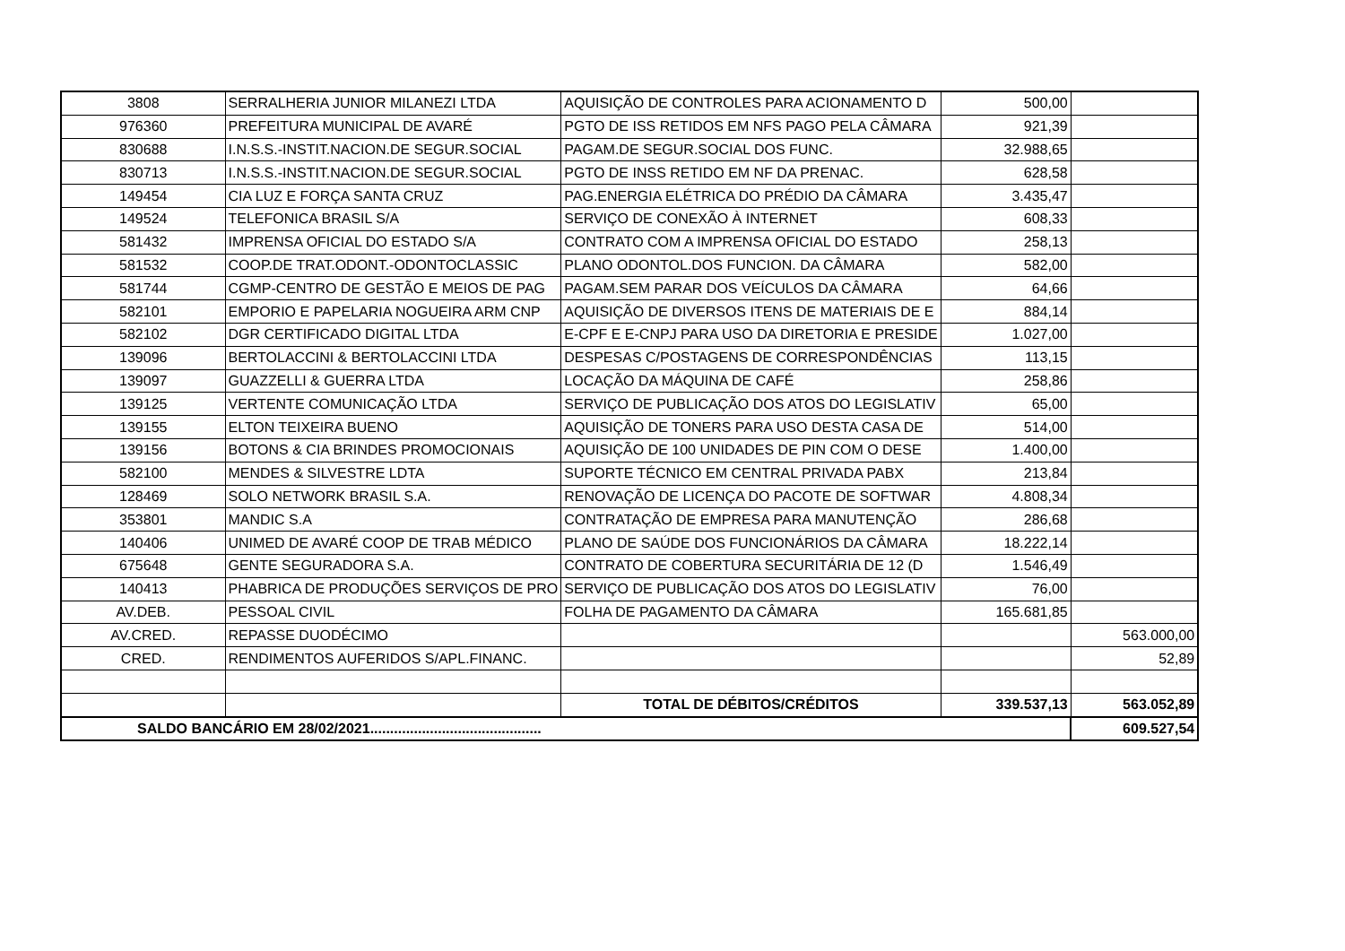| 3808 | SERRALHERIA JUNIOR MILANEZI LTDA | AQUISIÇÃO DE CONTROLES PARA ACIONAMENTO D | 500,00 | |
| 976360 | PREFEITURA MUNICIPAL DE AVARÉ | PGTO DE ISS RETIDOS EM NFS PAGO PELA CÂMARA | 921,39 | |
| 830688 | I.N.S.S.-INSTIT.NACION.DE SEGUR.SOCIAL | PAGAM.DE SEGUR.SOCIAL DOS FUNC. | 32.988,65 | |
| 830713 | I.N.S.S.-INSTIT.NACION.DE SEGUR.SOCIAL | PGTO DE INSS RETIDO EM NF DA PRENAC. | 628,58 | |
| 149454 | CIA LUZ E FORÇA SANTA CRUZ | PAG.ENERGIA ELÉTRICA DO PRÉDIO DA CÂMARA | 3.435,47 | |
| 149524 | TELEFONICA BRASIL S/A | SERVIÇO DE CONEXÃO À INTERNET | 608,33 | |
| 581432 | IMPRENSA OFICIAL DO ESTADO S/A | CONTRATO COM A IMPRENSA OFICIAL DO ESTADO | 258,13 | |
| 581532 | COOP.DE TRAT.ODONT.-ODONTOCLASSIC | PLANO ODONTOL.DOS FUNCION. DA CÂMARA | 582,00 | |
| 581744 | CGMP-CENTRO DE GESTÃO E MEIOS DE PAG | PAGAM.SEM PARAR DOS VEÍCULOS DA CÂMARA | 64,66 | |
| 582101 | EMPORIO E PAPELARIA NOGUEIRA ARM CNP | AQUISIÇÃO DE DIVERSOS ITENS DE MATERIAIS DE E | 884,14 | |
| 582102 | DGR CERTIFICADO DIGITAL LTDA | E-CPF E E-CNPJ PARA USO DA DIRETORIA E PRESIDE | 1.027,00 | |
| 139096 | BERTOLACCINI & BERTOLACCINI LTDA | DESPESAS C/POSTAGENS DE CORRESPONDÊNCIAS | 113,15 | |
| 139097 | GUAZZELLI & GUERRA LTDA | LOCAÇÃO DA MÁQUINA DE CAFÉ | 258,86 | |
| 139125 | VERTENTE COMUNICAÇÃO LTDA | SERVIÇO DE PUBLICAÇÃO DOS ATOS DO LEGISLATIV | 65,00 | |
| 139155 | ELTON TEIXEIRA BUENO | AQUISIÇÃO DE TONERS PARA USO DESTA CASA DE | 514,00 | |
| 139156 | BOTONS & CIA BRINDES PROMOCIONAIS | AQUISIÇÃO DE 100 UNIDADES DE PIN COM O DESE | 1.400,00 | |
| 582100 | MENDES & SILVESTRE LDTA | SUPORTE TÉCNICO EM CENTRAL PRIVADA PABX | 213,84 | |
| 128469 | SOLO NETWORK BRASIL S.A. | RENOVAÇÃO DE LICENÇA DO PACOTE DE SOFTWAR | 4.808,34 | |
| 353801 | MANDIC S.A | CONTRATAÇÃO DE EMPRESA PARA MANUTENÇÃO | 286,68 | |
| 140406 | UNIMED DE AVARÉ COOP DE TRAB MÉDICO | PLANO DE SAÚDE DOS FUNCIONÁRIOS DA CÂMARA | 18.222,14 | |
| 675648 | GENTE SEGURADORA S.A. | CONTRATO DE COBERTURA SECURITÁRIA DE 12 (D | 1.546,49 | |
| 140413 | PHABRICA DE PRODUÇÕES SERVIÇOS DE PRO | SERVIÇO DE PUBLICAÇÃO DOS ATOS DO LEGISLATIV | 76,00 | |
| AV.DEB. | PESSOAL CIVIL | FOLHA DE PAGAMENTO DA CÂMARA | 165.681,85 | |
| AV.CRED. | REPASSE DUODÉCIMO | | | 563.000,00 |
| CRED. | RENDIMENTOS AUFERIDOS S/APL.FINANC. | | | 52,89 |
| | | TOTAL DE DÉBITOS/CRÉDITOS | 339.537,13 | 563.052,89 |
| SALDO BANCÁRIO EM 28/02/2021........................................... | | | | 609.527,54 |